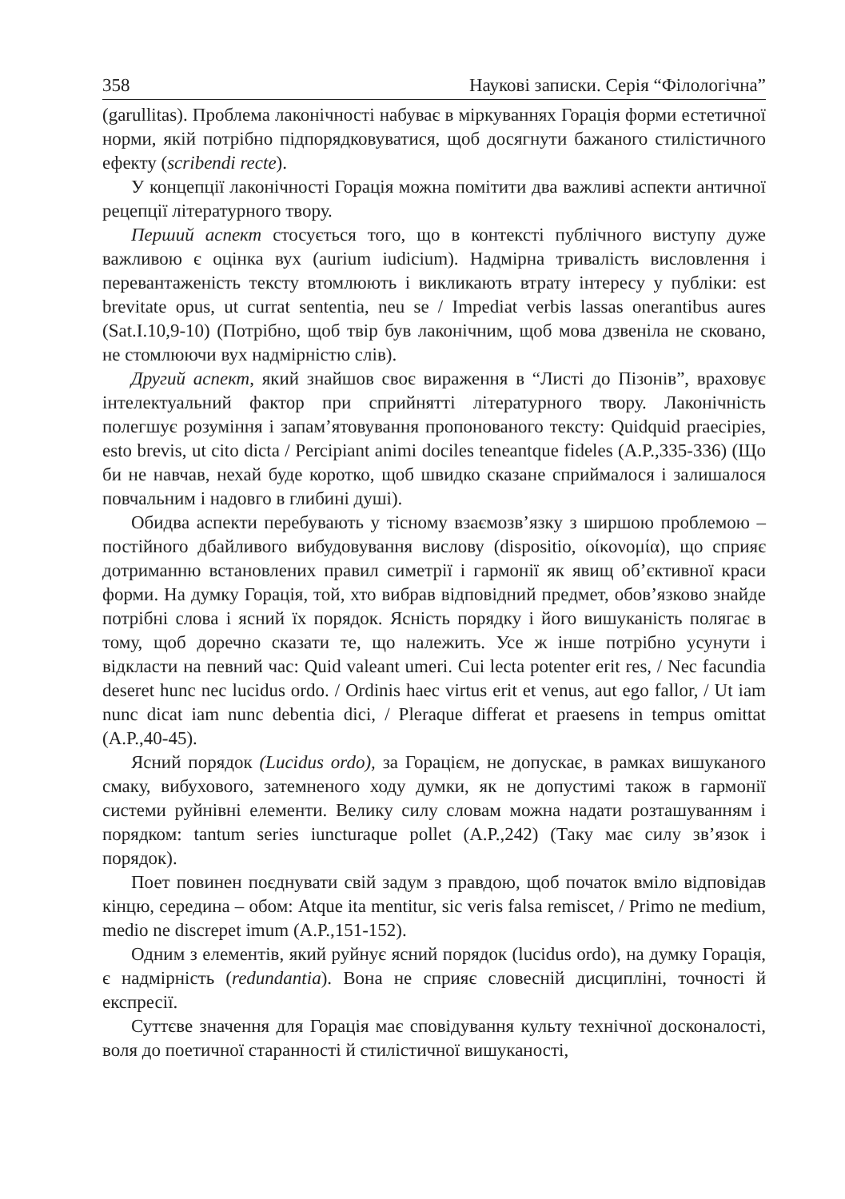358 Наукові записки. Серія “Філологічна”
(garullitas). Проблема лаконічності набуває в міркуваннях Горація форми естетичної норми, якій потрібно підпорядковуватися, щоб досягнути бажаного стилістичного ефекту (scribendi recte).
У концепції лаконічності Горація можна помітити два важливі аспекти античної рецепції літературного твору.
Перший аспект стосується того, що в контексті публічного виступу дуже важливою є оцінка вух (aurium iudicium). Надмірна тривалість висловлення і перевантаженість тексту втомлюють і викликають втрату інтересу у публіки: est brevitate opus, ut currat sententia, neu se / Impediat verbis lassas onerantibus aures (Sat.I.10,9-10) (Потрібно, щоб твір був лаконічним, щоб мова дзвеніла не сковано, не стомлюючи вух надмірністю слів).
Другий аспект, який знайшов своє вираження в “Листі до Пізонів”, враховує інтелектуальний фактор при сприйнятті літературного твору. Лаконічність полегшує розуміння і запам’ятовування пропонованого тексту: Quidquid praecipies, esto brevis, ut cito dicta / Percipiant animi dociles teneantque fideles (A.P.,335-336) (Що би не навчав, нехай буде коротко, щоб швидко сказане сприймалося і залишалося повчальним і надовго в глибині душі).
Обидва аспекти перебувають у тісному взаємозв’язку з ширшою проблемою – постійного дбайливого вибудовування вислову (dispositio, οίκονομία), що сприяє дотриманню встановлених правил симетрії і гармонії як явищ об’єктивної краси форми. На думку Горація, той, хто вибрав відповідний предмет, обов’язково знайде потрібні слова і ясний їх порядок. Ясність порядку і його вишуканість полягає в тому, щоб доречно сказати те, що належить. Усе ж інше потрібно усунути і відкласти на певний час: Quid valeant umeri. Cui lecta potenter erit res, / Nec facundia deseret hunc nec lucidus ordo. / Ordinis haec virtus erit et venus, aut ego fallor, / Ut iam nunc dicat iam nunc debentia dici, / Pleraque differat et praesens in tempus omittat (A.P.,40-45).
Ясний порядок (Lucidus ordo), за Горацієм, не допускає, в рамках вишуканого смаку, вибухового, затемненого ходу думки, як не допустимі також в гармонії системи руйнівні елементи. Велику силу словам можна надати розташуванням і порядком: tantum series iuncturaque pollet (A.P.,242) (Таку має силу зв’язок і порядок).
Поет повинен поєднувати свій задум з правдою, щоб початок вміло відповідав кінцю, середина – обом: Atque ita mentitur, sic veris falsa remiscet, / Primo ne medium, medio ne discrepet imum (A.P.,151-152).
Одним з елементів, який руйнує ясний порядок (lucidus ordo), на думку Горація, є надмірність (redundantia). Вона не сприяє словесній дисципліні, точності й експресії.
Суттєве значення для Горація має сповідування культу технічної досконалості, воля до поетичної старанності й стилістичної вишуканості,